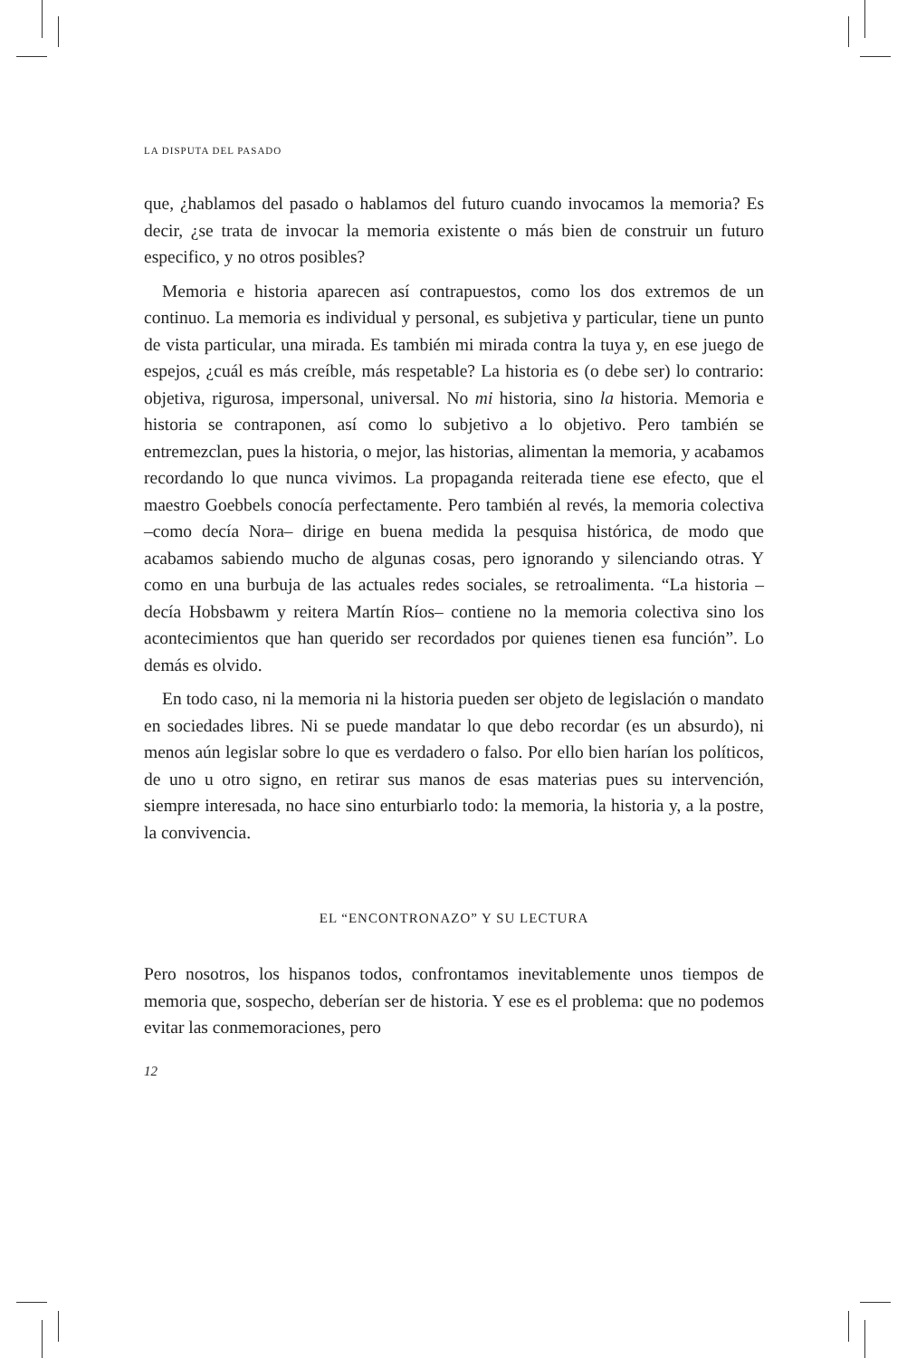LA DISPUTA DEL PASADO
que, ¿hablamos del pasado o hablamos del futuro cuando invocamos la memoria? Es decir, ¿se trata de invocar la memoria existente o más bien de construir un futuro especifico, y no otros posibles?
Memoria e historia aparecen así contrapuestos, como los dos extremos de un continuo. La memoria es individual y personal, es subjetiva y particular, tiene un punto de vista particular, una mirada. Es también mi mirada contra la tuya y, en ese juego de espejos, ¿cuál es más creíble, más respetable? La historia es (o debe ser) lo contrario: objetiva, rigurosa, impersonal, universal. No mi historia, sino la historia. Memoria e historia se contraponen, así como lo subjetivo a lo objetivo. Pero también se entremezclan, pues la historia, o mejor, las historias, alimentan la memoria, y acabamos recordando lo que nunca vivimos. La propaganda reiterada tiene ese efecto, que el maestro Goebbels conocía perfectamente. Pero también al revés, la memoria colectiva –como decía Nora– dirige en buena medida la pesquisa histórica, de modo que acabamos sabiendo mucho de algunas cosas, pero ignorando y silenciando otras. Y como en una burbuja de las actuales redes sociales, se retroalimenta. “La historia –decía Hobsbawm y reitera Martín Ríos– contiene no la memoria colectiva sino los acontecimientos que han querido ser recordados por quienes tienen esa función”. Lo demás es olvido.
En todo caso, ni la memoria ni la historia pueden ser objeto de legislación o mandato en sociedades libres. Ni se puede mandatar lo que debo recordar (es un absurdo), ni menos aún legislar sobre lo que es verdadero o falso. Por ello bien harían los políticos, de uno u otro signo, en retirar sus manos de esas materias pues su intervención, siempre interesada, no hace sino enturbiarlo todo: la memoria, la historia y, a la postre, la convivencia.
EL “ENCONTRONAZO” Y SU LECTURA
Pero nosotros, los hispanos todos, confrontamos inevitablemente unos tiempos de memoria que, sospecho, deberían ser de historia. Y ese es el problema: que no podemos evitar las conmemoraciones, pero
12